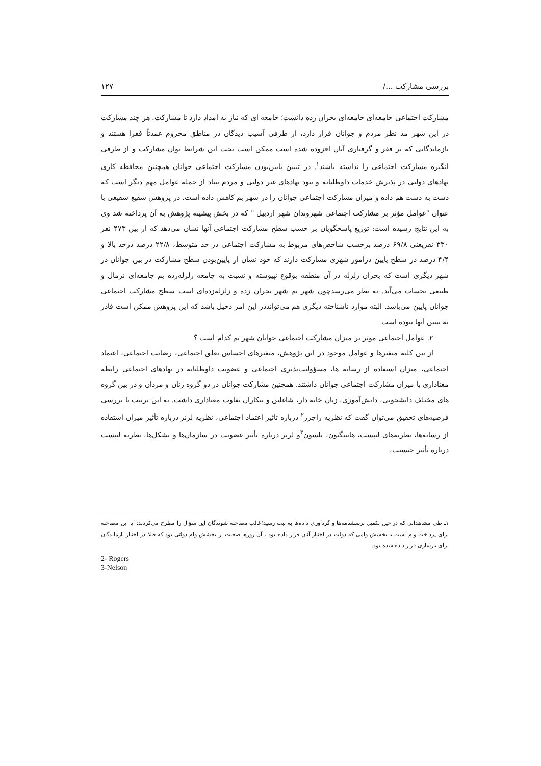بررسی مشارکت .../ ۱۲۷
مشارکت اجتماعی جامعه‌ای جامعه‌ای بحران زده دانست؛ جامعه ای که نیاز به امداد دارد تا مشارکت. هر چند مشارکت در این شهر مد نظر مردم و جوانان قرار دارد، از طرفی آسیب دیدگان در مناطق محروم عمدتاً فقرا هستند و بازماندگانی که بر فقر و گرفتاری آنان افزوده شده است ممکن است تحت این شرایط توان مشارکت و از طرفی انگیزه مشارکت اجتماعی را نداشته باشند<sup>۱</sup>. در تبیین پایین‌بودن مشارکت اجتماعی جوانان همچنین محافظه کاری نهادهای دولتی در پذیرش خدمات داوطلبانه و نبود نهادهای غیر دولتی و مردم بنیاد از جمله عوامل مهم دیگر است که دست به دست هم داده و میزان مشارکت اجتماعی جوانان را در شهر بم کاهش داده است. در پژوهش شفیع شفیعی با عنوان "عوامل مؤثر بر مشارکت اجتماعی شهروندان شهر اردبیل " که در بخش پیشینه پژوهش به آن پرداخته شد وی به این نتایج رسیده است: توزیع پاسخگویان بر حسب سطح مشارکت اجتماعی آنها نشان می‌دهد که از بین ۴۷۳ نفر ۳۳۰ نفریعنی ۶۹/۸ درصد برحسب شاخص‌های مربوط به مشارکت اجتماعی در حد متوسط، ۲۲/۸ درصد درحد بالا و ۴/۴ درصد در سطح پایین درامور شهری مشارکت دارند که خود نشان از پایین‌بودن سطح مشارکت در بین جوانان در شهر دیگری است که بحران زلزله در آن منطقه بوقوع نپیوسته و نسبت به جامعه زلزله‌زده بم جامعه‌ای نرمال و طبیعی بحساب می‌آید. به نظر می‌رسدچون شهر بم شهر بحران زده و زلزله‌زده‌ای است سطح مشارکت اجتماعی جوانان پایین می‌باشد. البته موارد ناشناخته دیگری هم می‌توانددر این امر دخیل باشد که این پژوهش ممکن است قادر به تبیین آنها نبوده است.
۲. عوامل اجتماعی موثر بر میزان مشارکت اجتماعی جوانان شهر بم کدام است ؟
از بین کلیه متغیرها و عوامل موجود در این پژوهش، متغیرهای احساس تعلق اجتماعی، رضایت اجتماعی، اعتماد اجتماعی، میزان استفاده از رسانه ها، مسؤولیت‌پذیری اجتماعی و عضویت داوطلبانه در نهادهای اجتماعی رابطه معناداری با میزان مشارکت اجتماعی جوانان داشتند. همچنین مشارکت جوانان در دو گروه زنان و مردان و در بین گروه های مختلف دانشجویی، دانش‌آموزی، زنان خانه دار، شاغلین و بیکاران تفاوت معناداری داشت. به این ترتیب با بررسی فرضیه‌های تحقیق می‌توان گفت که نظریه راجرز<sup>۲</sup> درباره تاثیر اعتماد اجتماعی، نظریه لرنر درباره تأثیر میزان استفاده از رسانه‌ها، نظریه‌های لیپست، هانتیگتون، نلسون<sup>۳</sup>و لرنر درباره تأثیر عضویت در سازمان‌ها و تشکل‌ها، نظریه لیپست درباره تأثیر جنسیت،
۱ـ طی مشاهداتی که در حین تکمیل پرسشنامه‌ها و گردآوری داده‌ها به ثبت رسید؛غالب مصاحبه شوندگان این سؤال را مطرح می‌کردند: آیا این مصاحبه برای پرداخت وام است یا بخشش وامی که دولت در اختیار آنان قرار داده بود ، آن روزها صحبت از بخشش وام دولتی بود که قبلا در اختیار بازماندگان برای بازسازی قرار داده شده بود.
2- Rogers
3-Nelson